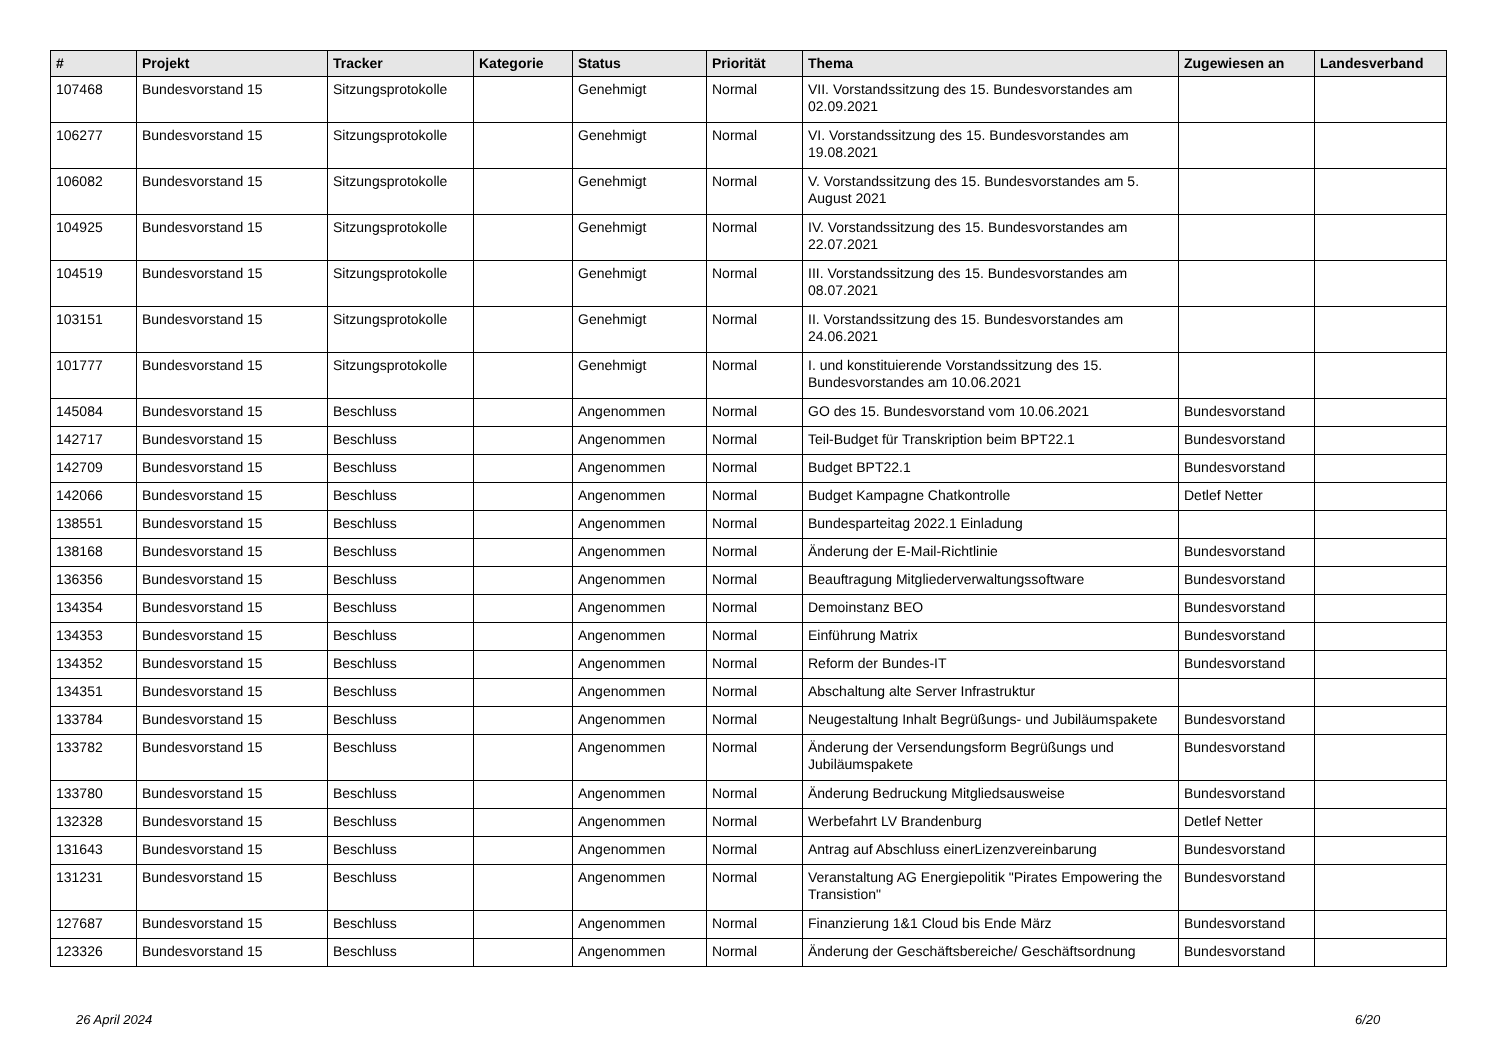| # | Projekt | Tracker | Kategorie | Status | Priorität | Thema | Zugewiesen an | Landesverband |
| --- | --- | --- | --- | --- | --- | --- | --- | --- |
| 107468 | Bundesvorstand 15 | Sitzungsprotokolle | | Genehmigt | Normal | VII. Vorstandssitzung des 15. Bundesvorstandes am 02.09.2021 | | |
| 106277 | Bundesvorstand 15 | Sitzungsprotokolle | | Genehmigt | Normal | VI. Vorstandssitzung des 15. Bundesvorstandes am 19.08.2021 | | |
| 106082 | Bundesvorstand 15 | Sitzungsprotokolle | | Genehmigt | Normal | V. Vorstandssitzung des 15. Bundesvorstandes am 5. August 2021 | | |
| 104925 | Bundesvorstand 15 | Sitzungsprotokolle | | Genehmigt | Normal | IV. Vorstandssitzung des 15. Bundesvorstandes am 22.07.2021 | | |
| 104519 | Bundesvorstand 15 | Sitzungsprotokolle | | Genehmigt | Normal | III. Vorstandssitzung des 15. Bundesvorstandes am 08.07.2021 | | |
| 103151 | Bundesvorstand 15 | Sitzungsprotokolle | | Genehmigt | Normal | II. Vorstandssitzung des 15. Bundesvorstandes am 24.06.2021 | | |
| 101777 | Bundesvorstand 15 | Sitzungsprotokolle | | Genehmigt | Normal | I. und konstituierende Vorstandssitzung des 15. Bundesvorstandes am 10.06.2021 | | |
| 145084 | Bundesvorstand 15 | Beschluss | | Angenommen | Normal | GO des 15. Bundesvorstand vom 10.06.2021 | Bundesvorstand | |
| 142717 | Bundesvorstand 15 | Beschluss | | Angenommen | Normal | Teil-Budget für Transkription beim BPT22.1 | Bundesvorstand | |
| 142709 | Bundesvorstand 15 | Beschluss | | Angenommen | Normal | Budget BPT22.1 | Bundesvorstand | |
| 142066 | Bundesvorstand 15 | Beschluss | | Angenommen | Normal | Budget Kampagne Chatkontrolle | Detlef Netter | |
| 138551 | Bundesvorstand 15 | Beschluss | | Angenommen | Normal | Bundesparteitag 2022.1 Einladung | | |
| 138168 | Bundesvorstand 15 | Beschluss | | Angenommen | Normal | Änderung der E-Mail-Richtlinie | Bundesvorstand | |
| 136356 | Bundesvorstand 15 | Beschluss | | Angenommen | Normal | Beauftragung Mitgliederverwaltungssoftware | Bundesvorstand | |
| 134354 | Bundesvorstand 15 | Beschluss | | Angenommen | Normal | Demoinstanz BEO | Bundesvorstand | |
| 134353 | Bundesvorstand 15 | Beschluss | | Angenommen | Normal | Einführung Matrix | Bundesvorstand | |
| 134352 | Bundesvorstand 15 | Beschluss | | Angenommen | Normal | Reform der Bundes-IT | Bundesvorstand | |
| 134351 | Bundesvorstand 15 | Beschluss | | Angenommen | Normal | Abschaltung alte Server Infrastruktur | | |
| 133784 | Bundesvorstand 15 | Beschluss | | Angenommen | Normal | Neugestaltung Inhalt Begrüßungs- und Jubiläumspakete | Bundesvorstand | |
| 133782 | Bundesvorstand 15 | Beschluss | | Angenommen | Normal | Änderung der Versendungsform Begrüßungs und Jubiläumspakete | Bundesvorstand | |
| 133780 | Bundesvorstand 15 | Beschluss | | Angenommen | Normal | Änderung Bedruckung Mitgliedsausweise | Bundesvorstand | |
| 132328 | Bundesvorstand 15 | Beschluss | | Angenommen | Normal | Werbefahrt LV Brandenburg | Detlef Netter | |
| 131643 | Bundesvorstand 15 | Beschluss | | Angenommen | Normal | Antrag auf Abschluss einerLizenzvereinbarung | Bundesvorstand | |
| 131231 | Bundesvorstand 15 | Beschluss | | Angenommen | Normal | Veranstaltung AG Energiepolitik "Pirates Empowering the Transistion" | Bundesvorstand | |
| 127687 | Bundesvorstand 15 | Beschluss | | Angenommen | Normal | Finanzierung 1&1 Cloud bis Ende März | Bundesvorstand | |
| 123326 | Bundesvorstand 15 | Beschluss | | Angenommen | Normal | Änderung der Geschäftsbereiche/ Geschäftsordnung | Bundesvorstand | |
26 April 2024 6/20